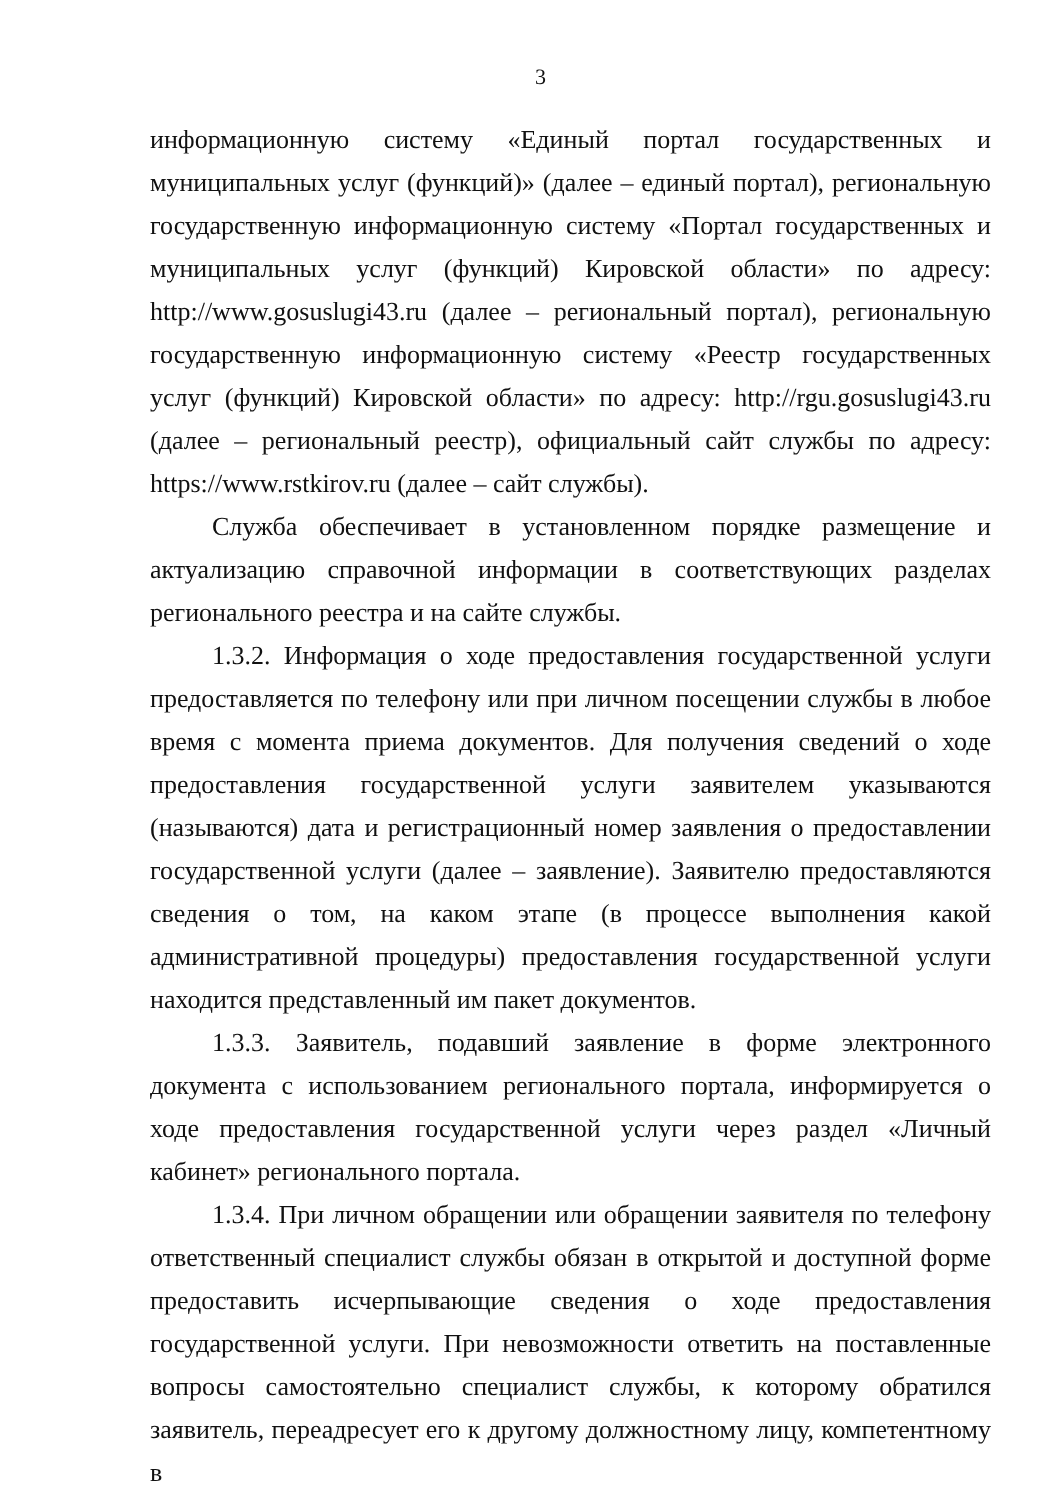3
информационную систему «Единый портал государственных и муниципальных услуг (функций)» (далее – единый портал), региональную государственную информационную систему «Портал государственных и муниципальных услуг (функций) Кировской области» по адресу: http://www.gosuslugi43.ru (далее – региональный портал), региональную государственную информационную систему «Реестр государственных услуг (функций) Кировской области» по адресу: http://rgu.gosuslugi43.ru (далее – региональный реестр), официальный сайт службы по адресу: https://www.rstkirov.ru (далее – сайт службы).
Служба обеспечивает в установленном порядке размещение и актуализацию справочной информации в соответствующих разделах регионального реестра и на сайте службы.
1.3.2. Информация о ходе предоставления государственной услуги предоставляется по телефону или при личном посещении службы в любое время с момента приема документов. Для получения сведений о ходе предоставления государственной услуги заявителем указываются (называются) дата и регистрационный номер заявления о предоставлении государственной услуги (далее – заявление). Заявителю предоставляются сведения о том, на каком этапе (в процессе выполнения какой административной процедуры) предоставления государственной услуги находится представленный им пакет документов.
1.3.3. Заявитель, подавший заявление в форме электронного документа с использованием регионального портала, информируется о ходе предоставления государственной услуги через раздел «Личный кабинет» регионального портала.
1.3.4. При личном обращении или обращении заявителя по телефону ответственный специалист службы обязан в открытой и доступной форме предоставить исчерпывающие сведения о ходе предоставления государственной услуги. При невозможности ответить на поставленные вопросы самостоятельно специалист службы, к которому обратился заявитель, переадресует его к другому должностному лицу, компетентному в